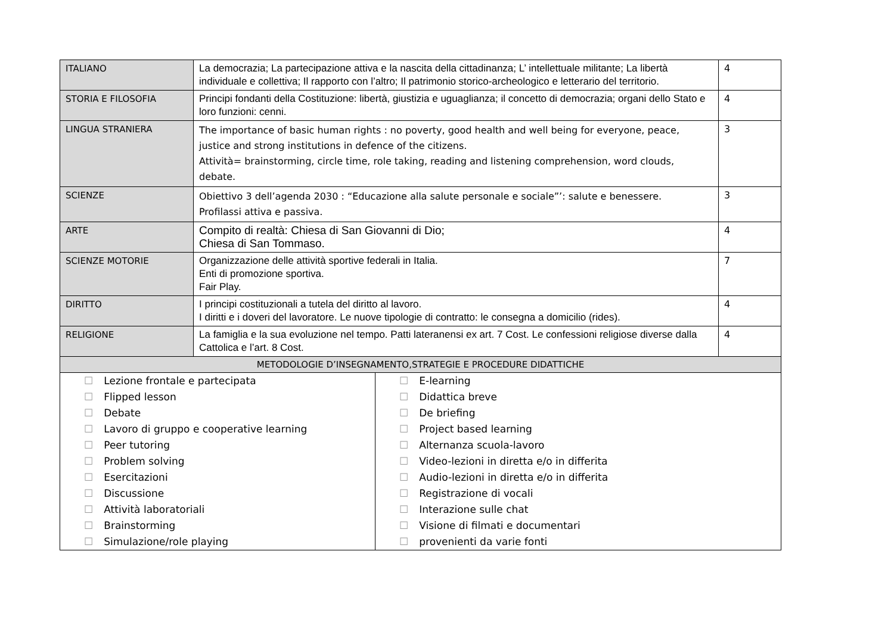| ITALIANO | La democrazia; La partecipazione attiva e la nascita della cittadinanza; L’ intellettuale militante; La libertà individuale e collettiva; Il rapporto con l’altro; Il patrimonio storico-archeologico e letterario del territorio. | 4 |
| STORIA E FILOSOFIA | Principi fondanti della Costituzione: libertà, giustizia e uguaglianza; il concetto di democrazia; organi dello Stato e loro funzioni: cenni. | 4 |
| LINGUA STRANIERA | The importance of basic human rights : no poverty, good health and well being for everyone, peace, justice and strong institutions in defence of the citizens. Attività= brainstorming, circle time, role taking, reading and listening comprehension, word clouds, debate. | 3 |
| SCIENZE | Obiettivo 3 dell’agenda 2030 : “Educazione alla salute personale e sociale”’: salute e benessere. Profilassi attiva e passiva. | 3 |
| ARTE | Compito di realtà: Chiesa di San Giovanni di Dio; Chiesa di San Tommaso. | 4 |
| SCIENZE MOTORIE | Organizzazione delle attività sportive federali in Italia. Enti di promozione sportiva. Fair Play. | 7 |
| DIRITTO | I principi costituzionali a tutela del diritto al lavoro. I diritti e i doveri del lavoratore. Le nuove tipologie di contratto: le consegna a domicilio (rides). | 4 |
| RELIGIONE | La famiglia e la sua evoluzione nel tempo. Patti lateranensi ex art. 7 Cost. Le confessioni religiose diverse dalla Cattolica e l’art. 8 Cost. | 4 |
| METODOLOGIE D’INSEGNAMENTO,STRATEGIE E PROCEDURE DIDATTICHE | | |
| ☐ Lezione frontale e partecipata ☐ Flipped lesson ☐ Debate ☐ Lavoro di gruppo e cooperative learning ☐ Peer tutoring ☐ Problem solving ☐ Esercitazioni ☐ Discussione ☐ Attività laboratoriali ☐ Brainstorming ☐ Simulazione/role playing ☐ E-learning ☐ Didattica breve ☐ De briefing ☐ Project based learning ☐ Alternanza scuola-lavoro ☐ Video-lezioni in diretta e/o in differita ☐ Audio-lezioni in diretta e/o in differita ☐ Registrazione di vocali ☐ Interazione sulle chat ☐ Visione di filmati e documentari ☐ provenienti da varie fonti | | |